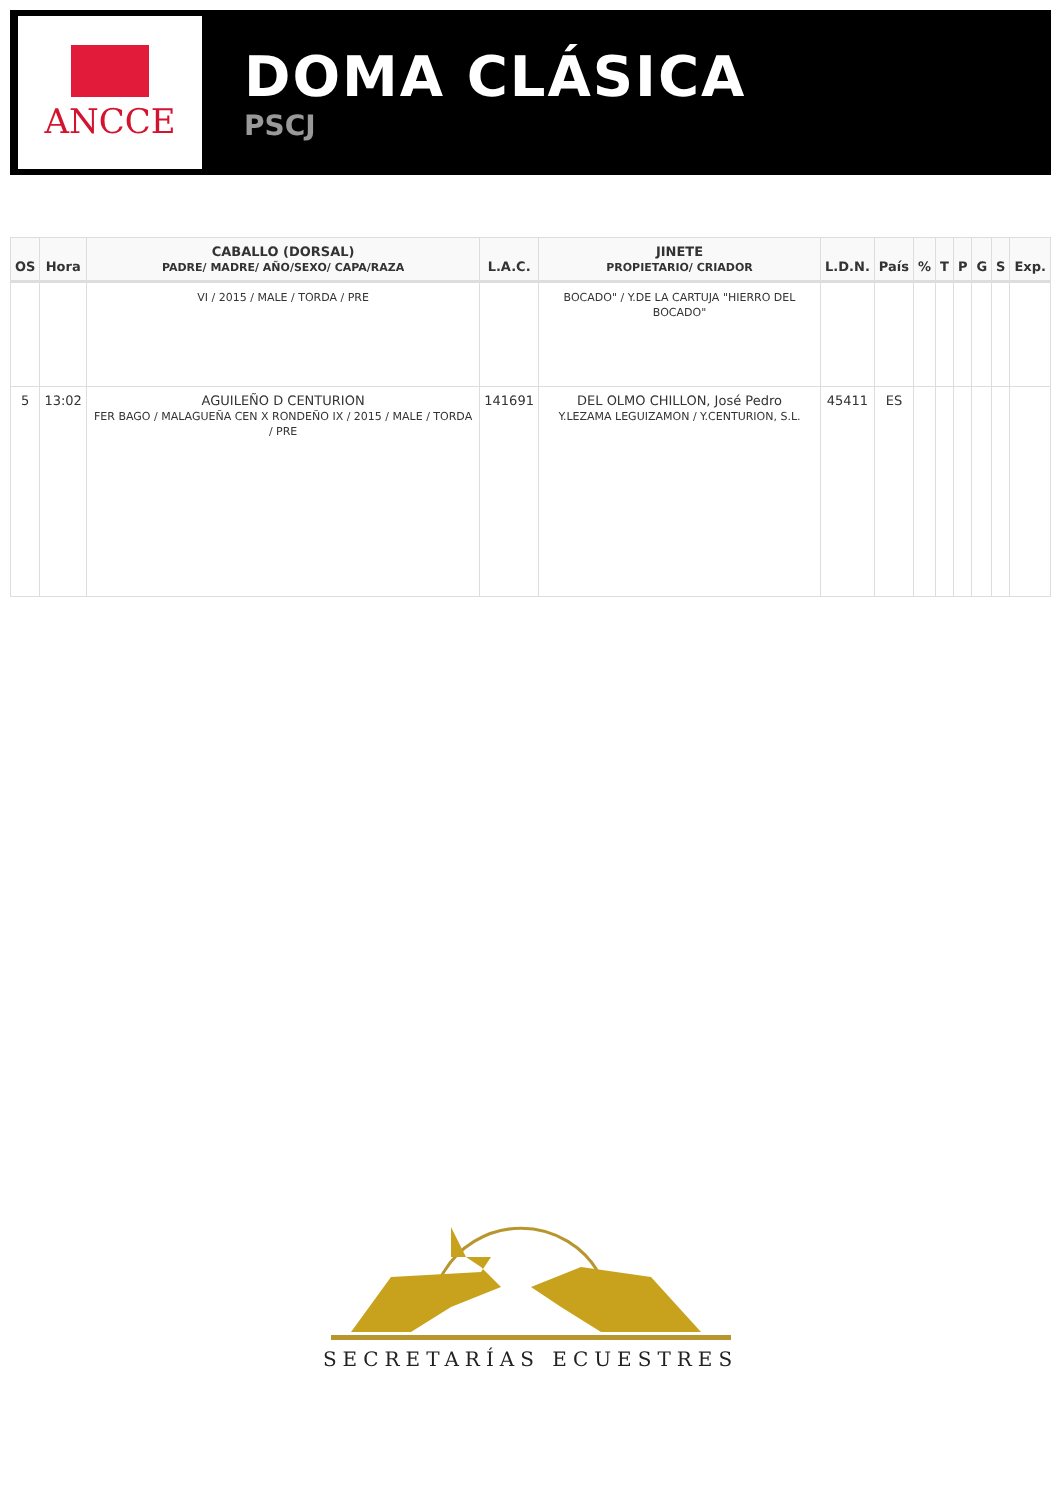ANCCE
DOMA CLÁSICA
PSCJ
| OS | Hora | CABALLO (DORSAL) PADRE/ MADRE/ AÑO/SEXO/ CAPA/RAZA | L.A.C. | JINETE PROPIETARIO/ CRIADOR | L.D.N. | País | % | T | P | G | S | Exp. |
| --- | --- | --- | --- | --- | --- | --- | --- | --- | --- | --- | --- | --- |
| | | VI / 2015 / MALE / TORDA / PRE | | BOCADO" / Y.DE LA CARTUJA "HIERRO DEL BOCADO" | | | | | | | | |
| 5 | 13:02 | AGUILEÑO D CENTURION FER BAGO / MALAGUEÑA CEN X RONDEÑO IX / 2015 / MALE / TORDA / PRE | 141691 | DEL OLMO CHILLON, José Pedro Y.LEZAMA LEGUIZAMON / Y.CENTURION, S.L. | 45411 | ES | | | | | | |
SECRETARÍAS ECUESTRES